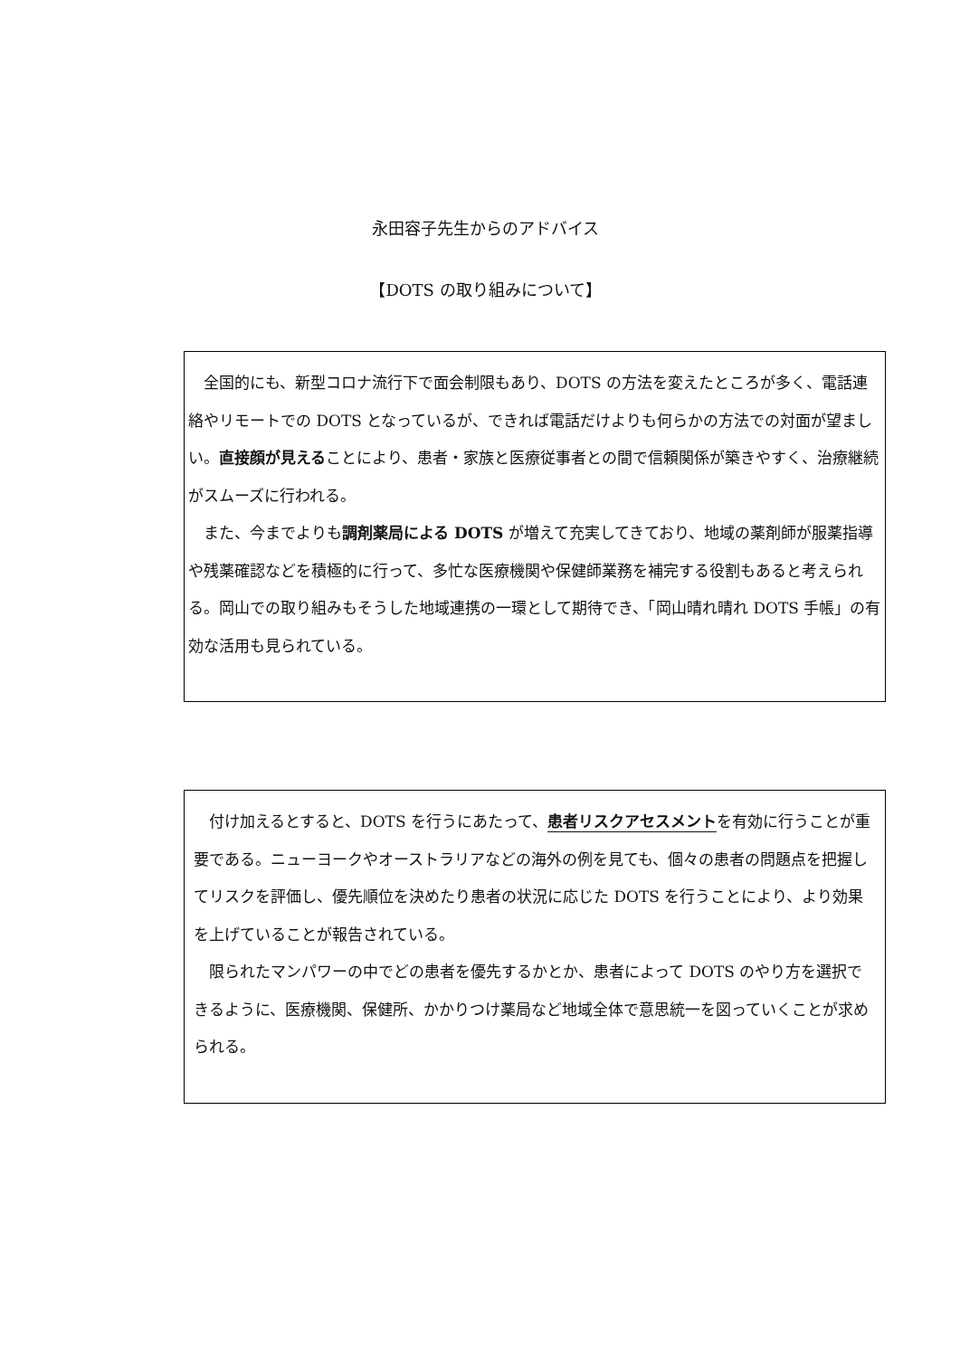永田容子先生からのアドバイス
【DOTS の取り組みについて】
　全国的にも、新型コロナ流行下で面会制限もあり、DOTS の方法を変えたところが多く、電話連絡やリモートでの DOTS となっているが、できれば電話だけよりも何らかの方法での対面が望ましい。直接顔が見えることにより、患者・家族と医療従事者との間で信頼関係が築きやすく、治療継続がスムーズに行われる。
　また、今までよりも調剤薬局による DOTS が増えて充実してきており、地域の薬剤師が服薬指導や残薬確認などを積極的に行って、多忙な医療機関や保健師業務を補完する役割もあると考えられる。岡山での取り組みもそうした地域連携の一環として期待でき、「岡山晴れ晴れ DOTS 手帳」の有効な活用も見られている。
　付け加えるとすると、DOTS を行うにあたって、患者リスクアセスメントを有効に行うことが重要である。ニューヨークやオーストラリアなどの海外の例を見ても、個々の患者の問題点を把握してリスクを評価し、優先順位を決めたり患者の状況に応じた DOTS を行うことにより、より効果を上げていることが報告されている。
　限られたマンパワーの中でどの患者を優先するかとか、患者によって DOTS のやり方を選択できるように、医療機関、保健所、かかりつけ薬局など地域全体で意思統一を図っていくことが求められる。